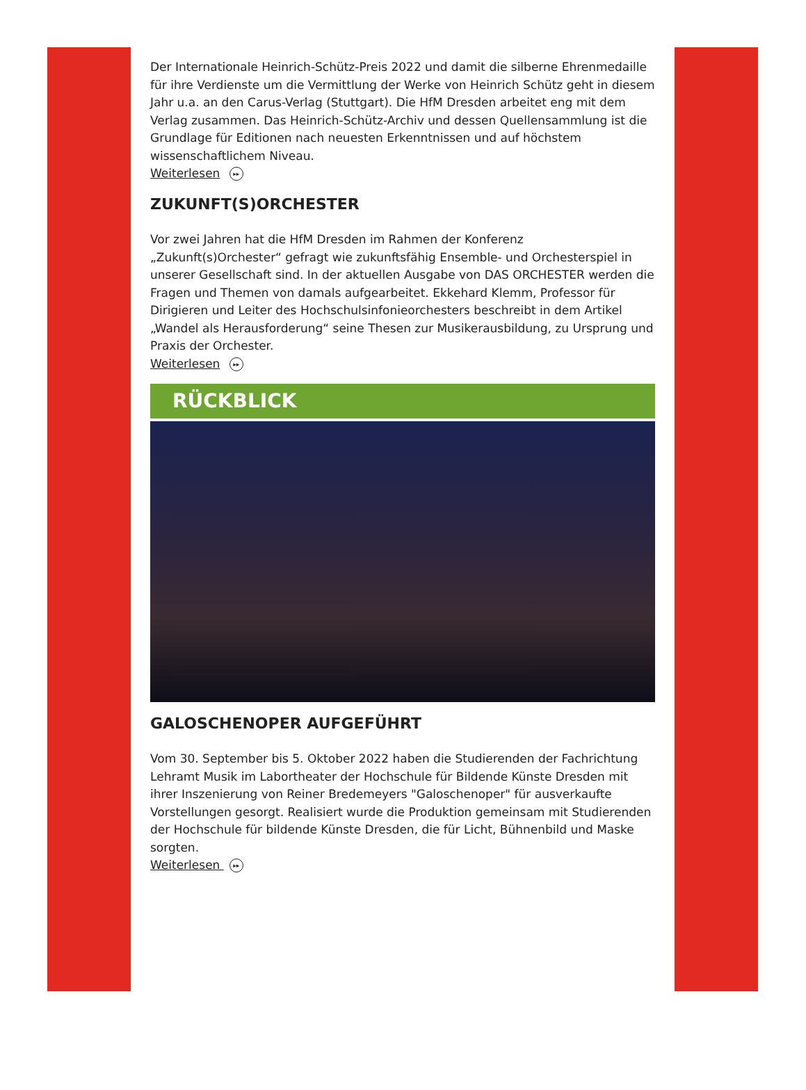Der Internationale Heinrich-Schütz-Preis 2022 und damit die silberne Ehrenmedaille für ihre Verdienste um die Vermittlung der Werke von Heinrich Schütz geht in diesem Jahr u.a. an den Carus-Verlag (Stuttgart). Die HfM Dresden arbeitet eng mit dem Verlag zusammen. Das Heinrich-Schütz-Archiv und dessen Quellensammlung ist die Grundlage für Editionen nach neuesten Erkenntnissen und auf höchstem wissenschaftlichem Niveau.
Weiterlesen ▸▸
ZUKUNFT(S)ORCHESTER
Vor zwei Jahren hat die HfM Dresden im Rahmen der Konferenz „Zukunft(s)Orchester“ gefragt wie zukunftsfähig Ensemble- und Orchesterspiel in unserer Gesellschaft sind. In der aktuellen Ausgabe von DAS ORCHESTER werden die Fragen und Themen von damals aufgearbeitet. Ekkehard Klemm, Professor für Dirigieren und Leiter des Hochschulsinfonieorchesters beschreibt in dem Artikel „Wandel als Herausforderung“ seine Thesen zur Musikerausbildung, zu Ursprung und Praxis der Orchester.
Weiterlesen ▸▸
RÜCKBLICK
GALOSCHENOPER AUFGEFÜHRT
Vom 30. September bis 5. Oktober 2022 haben die Studierenden der Fachrichtung Lehramt Musik im Labortheater der Hochschule für Bildende Künste Dresden mit ihrer Inszenierung von Reiner Bredemeyers "Galoschenoper" für ausverkaufte Vorstellungen gesorgt. Realisiert wurde die Produktion gemeinsam mit Studierenden der Hochschule für bildende Künste Dresden, die für Licht, Bühnenbild und Maske sorgten.
Weiterlesen ▸▸